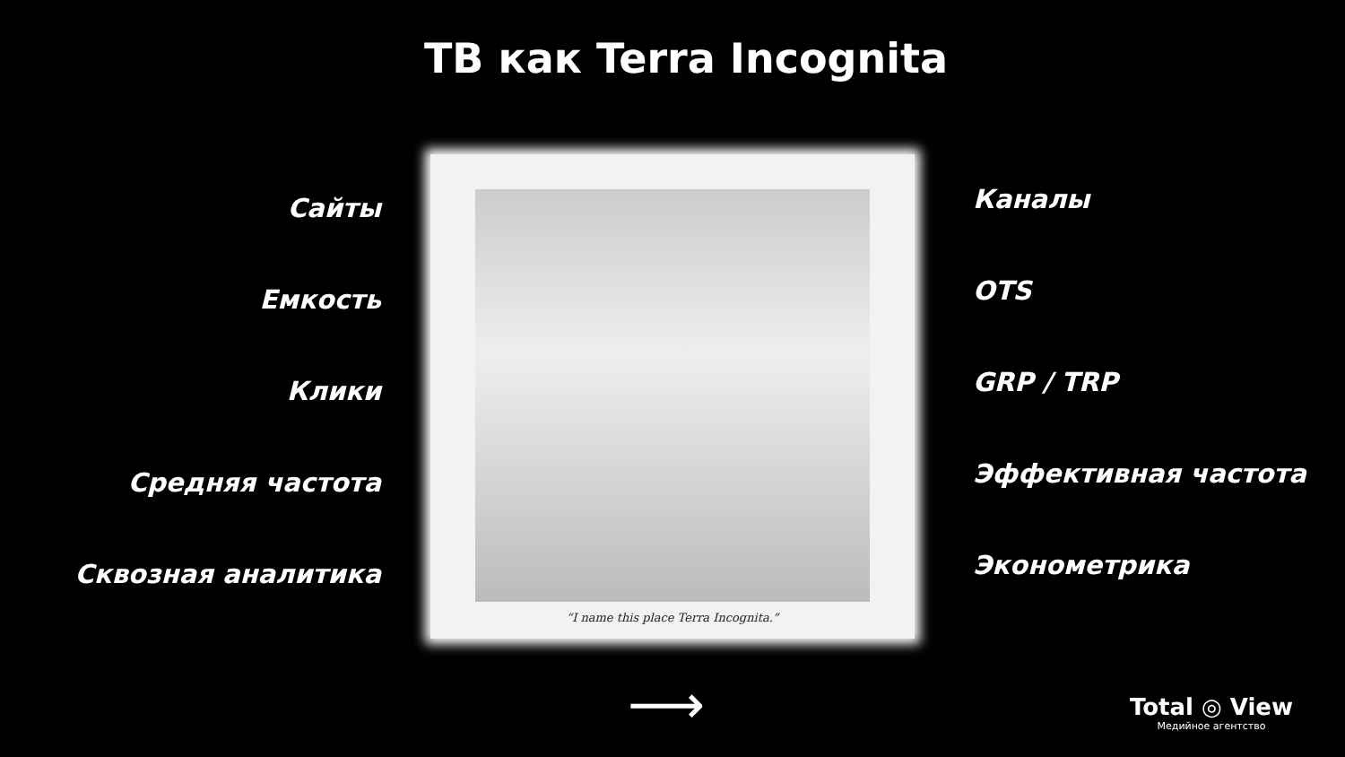ТВ как Terra Incognita
Сайты
Емкость
Клики
Средняя частота
Сквозная аналитика
“I name this place Terra Incognita.”
Каналы
OTS
GRP / TRP
Эффективная частота
Эконометрика
⟶
Total ◎ View
Медийное агентство